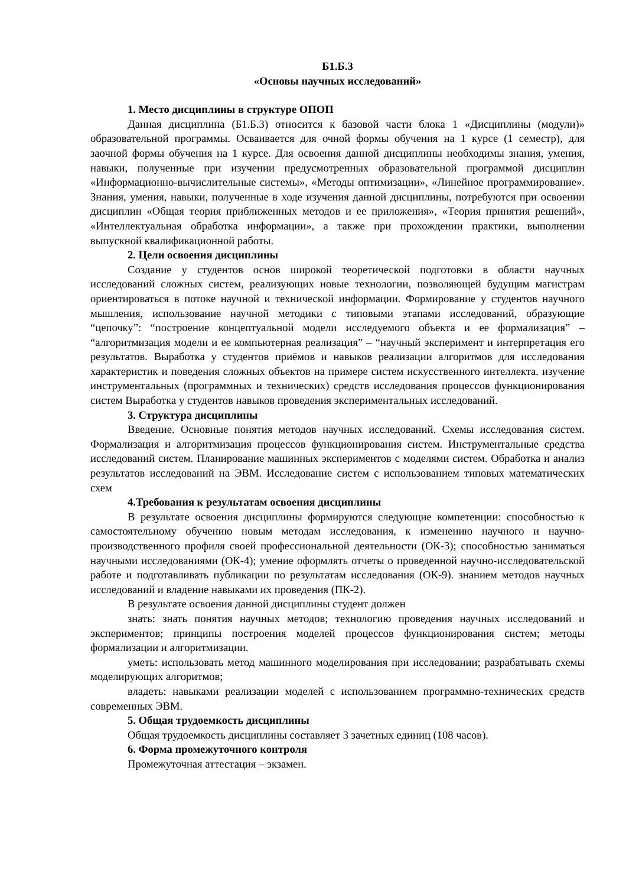Б1.Б.3
«Основы научных исследований»
1. Место дисциплины в структуре ОПОП
Данная дисциплина (Б1.Б.3) относится к базовой части блока 1 «Дисциплины (модули)» образовательной программы. Осваивается для очной формы обучения на 1 курсе (1 семестр), для заочной формы обучения на 1 курсе. Для освоения данной дисциплины необходимы знания, умения, навыки, полученные при изучении предусмотренных образовательной программой дисциплин «Информационно-вычислительные системы», «Методы оптимизации», «Линейное программирование». Знания, умения, навыки, полученные в ходе изучения данной дисциплины, потребуются при освоении дисциплин «Общая теория приближенных методов и ее приложения», «Теория принятия решений», «Интеллектуальная обработка информации», а также при прохождении практики, выполнении выпускной квалификационной работы.
2. Цели освоения дисциплины
Создание у студентов основ широкой теоретической подготовки в области научных исследований сложных систем, реализующих новые технологии, позволяющей будущим магистрам ориентироваться в потоке научной и технической информации. Формирование у студентов научного мышления, использование научной методики с типовыми этапами исследований, образующие “цепочку”: “построение концептуальной модели исследуемого объекта и ее формализация” – “алгоритмизация модели и ее компьютерная реализация” – “научный эксперимент и интерпретация его результатов. Выработка у студентов приёмов и навыков реализации алгоритмов для исследования характеристик и поведения сложных объектов на примере систем искусственного интеллекта. изучение инструментальных (программных и технических) средств исследования процессов функционирования систем Выработка у студентов навыков проведения экспериментальных исследований.
3. Структура дисциплины
Введение. Основные понятия методов научных исследований. Схемы исследования систем. Формализация и алгоритмизация процессов функционирования систем. Инструментальные средства исследований систем. Планирование машинных экспериментов с моделями систем. Обработка и анализ результатов исследований на ЭВМ. Исследование систем с использованием типовых математических схем
4.Требования к результатам освоения дисциплины
В результате освоения дисциплины формируются следующие компетенции: способностью к самостоятельному обучению новым методам исследования, к изменению научного и научно-производственного профиля своей профессиональной деятельности (ОК-3); способностью заниматься научными исследованиями (ОК-4); умение оформлять отчеты о проведенной научно-исследовательской работе и подготавливать публикации по результатам исследования (ОК-9). знанием методов научных исследований и владение навыками их проведения (ПК-2).
В результате освоения данной дисциплины студент должен
знать: знать понятия научных методов; технологию проведения научных исследований и экспериментов; принципы построения моделей процессов функционирования систем; методы формализации и алгоритмизации.
уметь: использовать метод машинного моделирования при исследовании; разрабатывать схемы моделирующих алгоритмов;
владеть: навыками реализации моделей с использованием программно-технических средств современных ЭВМ.
5. Общая трудоемкость дисциплины
Общая трудоемкость дисциплины составляет 3 зачетных единиц (108 часов).
6. Форма промежуточного контроля
Промежуточная аттестация – экзамен.